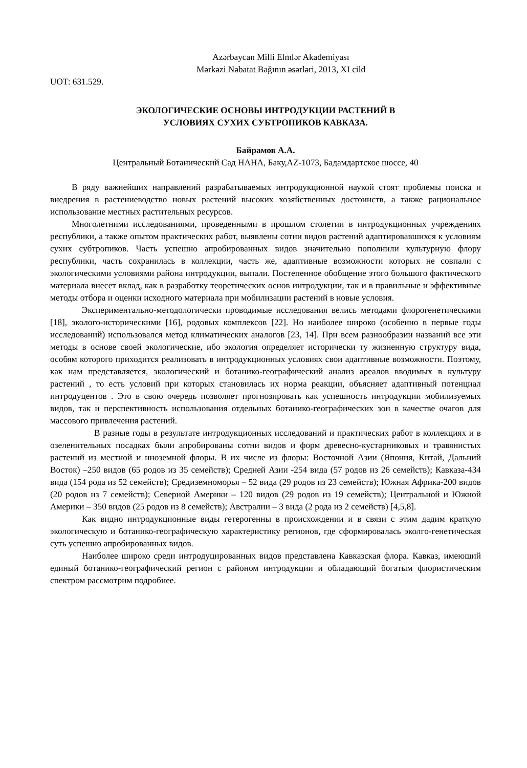Azərbaycan Milli Elmlər Akademiyası
Mərkəzi Nəbatat Bağının əsərləri, 2013, XI cild
UOT: 631.529.
ЭКОЛОГИЧЕСКИЕ ОСНОВЫ ИНТРОДУКЦИИ РАСТЕНИЙ В
УСЛОВИЯХ СУХИХ СУБТРОПИКОВ КАВКАЗА.
Байрамов А.А.
Центральный Ботанический Сад НАНА, Баку,AZ-1073, Бадамдартское шоссе, 40
В ряду важнейших направлений разрабатываемых интродукционной наукой стоят проблемы поиска и внедрения в растениеводство новых растений высоких хозяйственных достоинств, а также рациональное использование местных растительных ресурсов.
Многолетними исследованиями, проведенными в прошлом столетии в интродукционных учреждениях республики, а также опытом практических работ, выявлены сотни видов растений адаптировавшихся к условиям сухих субтропиков. Часть успешно апробированных видов значительно пополнили культурную флору республики, часть сохранилась в коллекции, часть же, адаптивные возможности которых не совпали с экологическими условиями района интродукции, выпали. Постепенное обобщение этого большого фактического материала внесет вклад, как в разработку теоретических основ интродукции, так и в правильные и эффективные методы отбора и оценки исходного материала при мобилизации растений в новые условия.
Экспериментально-методологически проводимые исследования велись методами флорогенетическими [18], эколого-историческими [16], родовых комплексов [22]. Но наиболее широко (особенно в первые годы исследований) использовался метод климатических аналогов [23, 14]. При всем разнообразии названий все эти методы в основе своей экологические, ибо экология определяет исторически ту жизненную структуру вида, особям которого приходится реализовать в интродукционных условиях свои адаптивные возможности. Поэтому, как нам представляется, экологический и ботанико-географический анализ ареалов вводимых в культуру растений , то есть условий при которых становилась их норма реакции, объясняет адаптивный потенциал интродуцентов . Это в свою очередь позволяет прогнозировать как успешность интродукции мобилизуемых видов, так и перспективность использования отдельных ботанико-географических зон в качестве очагов для массового привлечения растений.
В разные годы в результате интродукционных исследований и практических работ в коллекциях и в озеленительных посадках были апробированы сотни видов и форм древесно-кустарниковых и травянистых растений из местной и иноземной флоры. В их числе из флоры: Восточной Азии (Япония, Китай, Дальний Восток) –250 видов (65 родов из 35 семейств); Средней Азии -254 вида (57 родов из 26 семейств); Кавказа-434 вида (154 рода из 52 семейств); Средиземноморья – 52 вида (29 родов из 23 семейств); Южная Африка-200 видов (20 родов из 7 семейств); Северной Америки – 120 видов (29 родов из 19 семейств); Центральной и Южной Америки – 350 видов (25 родов из 8 семейств); Австралии – 3 вида (2 рода из 2 семейств) [4,5,8].
Как видно интродукционные виды гетерогенны в происхождении и в связи с этим дадим краткую экологическую и ботанико-географическую характеристику регионов, где сформировалась эколго-генетическая суть успешно апробированных видов.
Наиболее широко среди интродуцированных видов представлена Кавказская флора. Кавказ, имеющий единый ботанико-географический регион с районом интродукции и обладающий богатым флористическим спектром рассмотрим подробнее.